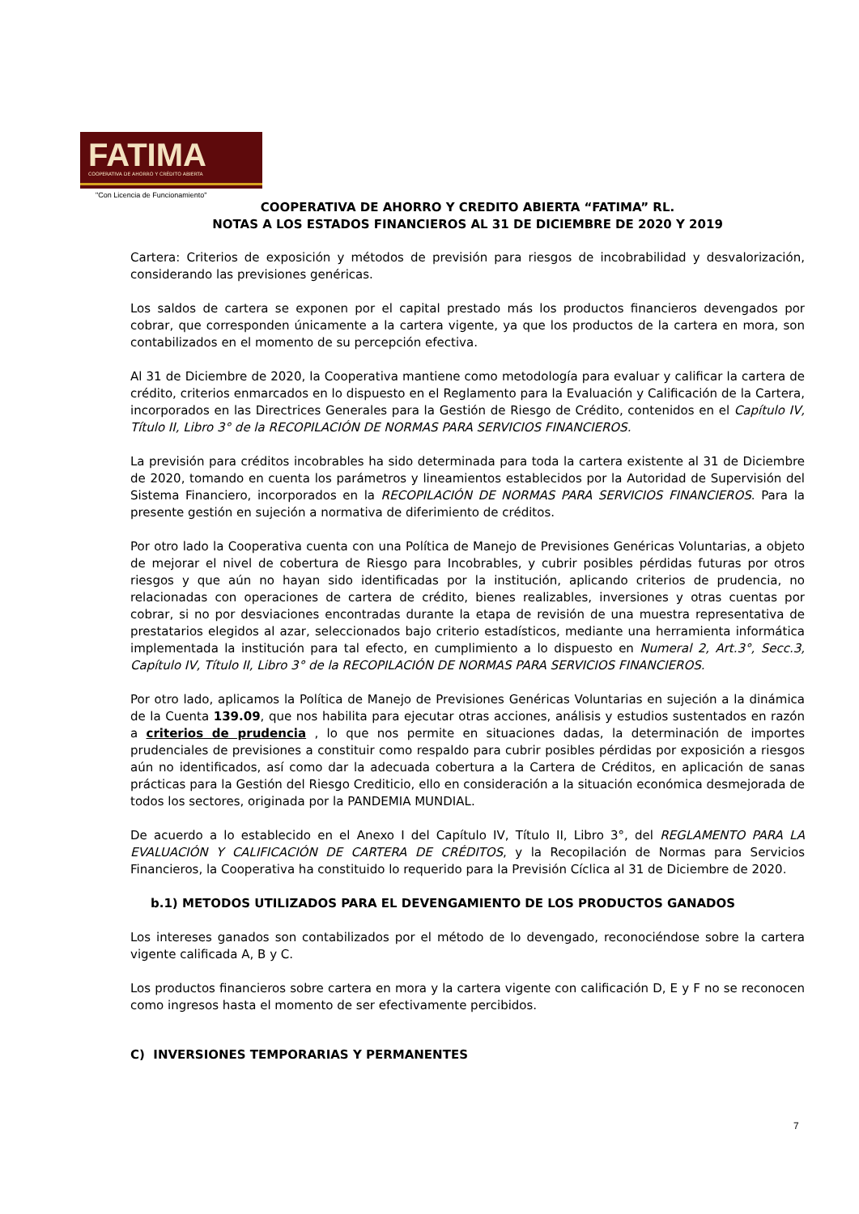FATIMA
COOPERATIVA DE AHORRO Y CRÉDITO ABIERTA
"Con Licencia de Funcionamiento"
COOPERATIVA DE AHORRO Y CREDITO ABIERTA “FATIMA” RL.
NOTAS A LOS ESTADOS FINANCIEROS AL 31 DE DICIEMBRE DE 2020 Y 2019
Cartera: Criterios de exposición y métodos de previsión para riesgos de incobrabilidad y desvalorización, considerando las previsiones genéricas.
Los saldos de cartera se exponen por el capital prestado más los productos financieros devengados por cobrar, que corresponden únicamente a la cartera vigente, ya que los productos de la cartera en mora, son contabilizados en el momento de su percepción efectiva.
Al 31 de Diciembre de 2020, la Cooperativa mantiene como metodología para evaluar y calificar la cartera de crédito, criterios enmarcados en lo dispuesto en el Reglamento para la Evaluación y Calificación de la Cartera, incorporados en las Directrices Generales para la Gestión de Riesgo de Crédito, contenidos en el Capítulo IV, Título II, Libro 3° de la RECOPILACIÓN DE NORMAS PARA SERVICIOS FINANCIEROS.
La previsión para créditos incobrables ha sido determinada para toda la cartera existente al 31 de Diciembre de 2020, tomando en cuenta los parámetros y lineamientos establecidos por la Autoridad de Supervisión del Sistema Financiero, incorporados en la RECOPILACIÓN DE NORMAS PARA SERVICIOS FINANCIEROS. Para la presente gestión en sujeción a normativa de diferimiento de créditos.
Por otro lado la Cooperativa cuenta con una Política de Manejo de Previsiones Genéricas Voluntarias, a objeto de mejorar el nivel de cobertura de Riesgo para Incobrables, y cubrir posibles pérdidas futuras por otros riesgos y que aún no hayan sido identificadas por la institución, aplicando criterios de prudencia, no relacionadas con operaciones de cartera de crédito, bienes realizables, inversiones y otras cuentas por cobrar, si no por desviaciones encontradas durante la etapa de revisión de una muestra representativa de prestatarios elegidos al azar, seleccionados bajo criterio estadísticos, mediante una herramienta informática implementada la institución para tal efecto, en cumplimiento a lo dispuesto en Numeral 2, Art.3°, Secc.3, Capítulo IV, Título II, Libro 3° de la RECOPILACIÓN DE NORMAS PARA SERVICIOS FINANCIEROS.
Por otro lado, aplicamos la Política de Manejo de Previsiones Genéricas Voluntarias en sujeción a la dinámica de la Cuenta 139.09, que nos habilita para ejecutar otras acciones, análisis y estudios sustentados en razón a criterios de prudencia , lo que nos permite en situaciones dadas, la determinación de importes prudenciales de previsiones a constituir como respaldo para cubrir posibles pérdidas por exposición a riesgos aún no identificados, así como dar la adecuada cobertura a la Cartera de Créditos, en aplicación de sanas prácticas para la Gestión del Riesgo Crediticio, ello en consideración a la situación económica desmejorada de todos los sectores, originada por la PANDEMIA MUNDIAL.
De acuerdo a lo establecido en el Anexo I del Capítulo IV, Título II, Libro 3°, del REGLAMENTO PARA LA EVALUACIÓN Y CALIFICACIÓN DE CARTERA DE CRÉDITOS, y la Recopilación de Normas para Servicios Financieros, la Cooperativa ha constituido lo requerido para la Previsión Cíclica al 31 de Diciembre de 2020.
b.1) METODOS UTILIZADOS PARA EL DEVENGAMIENTO DE LOS PRODUCTOS GANADOS
Los intereses ganados son contabilizados por el método de lo devengado, reconociéndose sobre la cartera vigente calificada A, B y C.
Los productos financieros sobre cartera en mora y la cartera vigente con calificación D, E y F no se reconocen como ingresos hasta el momento de ser efectivamente percibidos.
C) INVERSIONES TEMPORARIAS Y PERMANENTES
7